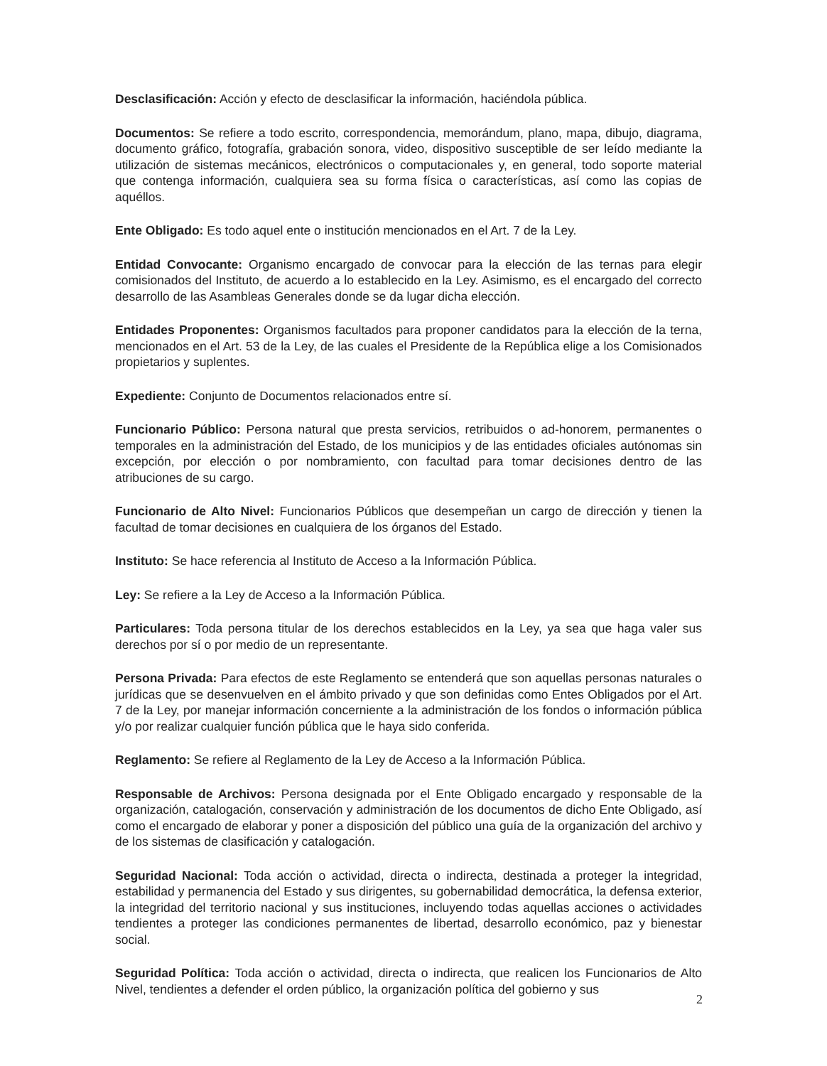Desclasificación: Acción y efecto de desclasificar la información, haciéndola pública.
Documentos: Se refiere a todo escrito, correspondencia, memorándum, plano, mapa, dibujo, diagrama, documento gráfico, fotografía, grabación sonora, video, dispositivo susceptible de ser leído mediante la utilización de sistemas mecánicos, electrónicos o computacionales y, en general, todo soporte material que contenga información, cualquiera sea su forma física o características, así como las copias de aquéllos.
Ente Obligado: Es todo aquel ente o institución mencionados en el Art. 7 de la Ley.
Entidad Convocante: Organismo encargado de convocar para la elección de las ternas para elegir comisionados del Instituto, de acuerdo a lo establecido en la Ley. Asimismo, es el encargado del correcto desarrollo de las Asambleas Generales donde se da lugar dicha elección.
Entidades Proponentes: Organismos facultados para proponer candidatos para la elección de la terna, mencionados en el Art. 53 de la Ley, de las cuales el Presidente de la República elige a los Comisionados propietarios y suplentes.
Expediente: Conjunto de Documentos relacionados entre sí.
Funcionario Público: Persona natural que presta servicios, retribuidos o ad-honorem, permanentes o temporales en la administración del Estado, de los municipios y de las entidades oficiales autónomas sin excepción, por elección o por nombramiento, con facultad para tomar decisiones dentro de las atribuciones de su cargo.
Funcionario de Alto Nivel: Funcionarios Públicos que desempeñan un cargo de dirección y tienen la facultad de tomar decisiones en cualquiera de los órganos del Estado.
Instituto: Se hace referencia al Instituto de Acceso a la Información Pública.
Ley: Se refiere a la Ley de Acceso a la Información Pública.
Particulares: Toda persona titular de los derechos establecidos en la Ley, ya sea que haga valer sus derechos por sí o por medio de un representante.
Persona Privada: Para efectos de este Reglamento se entenderá que son aquellas personas naturales o jurídicas que se desenvuelven en el ámbito privado y que son definidas como Entes Obligados por el Art. 7 de la Ley, por manejar información concerniente a la administración de los fondos o información pública y/o por realizar cualquier función pública que le haya sido conferida.
Reglamento: Se refiere al Reglamento de la Ley de Acceso a la Información Pública.
Responsable de Archivos: Persona designada por el Ente Obligado encargado y responsable de la organización, catalogación, conservación y administración de los documentos de dicho Ente Obligado, así como el encargado de elaborar y poner a disposición del público una guía de la organización del archivo y de los sistemas de clasificación y catalogación.
Seguridad Nacional: Toda acción o actividad, directa o indirecta, destinada a proteger la integridad, estabilidad y permanencia del Estado y sus dirigentes, su gobernabilidad democrática, la defensa exterior, la integridad del territorio nacional y sus instituciones, incluyendo todas aquellas acciones o actividades tendientes a proteger las condiciones permanentes de libertad, desarrollo económico, paz y bienestar social.
Seguridad Política: Toda acción o actividad, directa o indirecta, que realicen los Funcionarios de Alto Nivel, tendientes a defender el orden público, la organización política del gobierno y sus
2